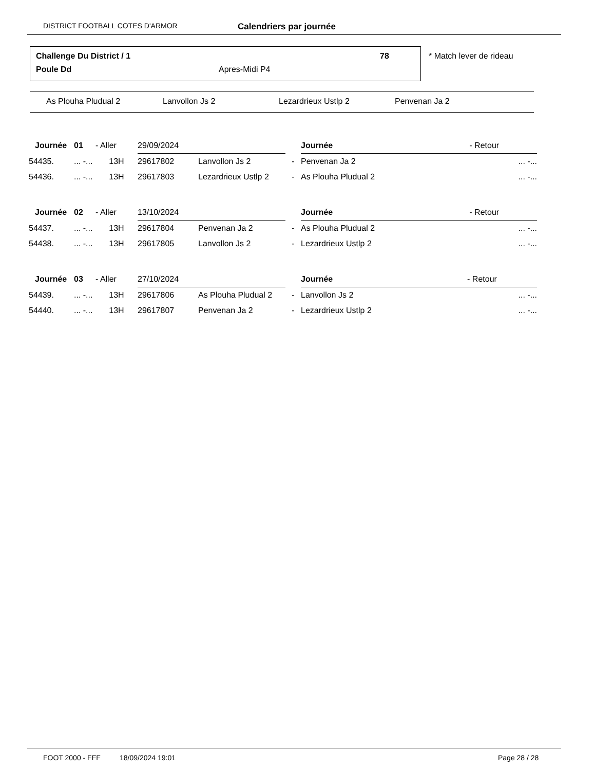DISTRICT FOOTBALL COTES D'ARMOR Calendriers par journée
Challenge Du District / 1 78
Poule Dd Apres-Midi P4
* Match lever de rideau
As Plouha Pludual 2 Lanvollon Js 2 Lezardrieux Ustlp 2 Penvenan Ja 2
| Journée | 01 | - Aller | 29/09/2024 | | | Journée | - Retour | |
| 54435. | ... -... | 13H | 29617802 | Lanvollon Js 2 | - | Penvenan Ja 2 | | ... -... |
| 54436. | ... -... | 13H | 29617803 | Lezardrieux Ustlp 2 | - | As Plouha Pludual 2 | | ... -... |
| Journée | 02 | - Aller | 13/10/2024 | | | Journée | - Retour | |
| 54437. | ... -... | 13H | 29617804 | Penvenan Ja 2 | - | As Plouha Pludual 2 | | ... -... |
| 54438. | ... -... | 13H | 29617805 | Lanvollon Js 2 | - | Lezardrieux Ustlp 2 | | ... -... |
| Journée | 03 | - Aller | 27/10/2024 | | | Journée | - Retour | |
| 54439. | ... -... | 13H | 29617806 | As Plouha Pludual 2 | - | Lanvollon Js 2 | | ... -... |
| 54440. | ... -... | 13H | 29617807 | Penvenan Ja 2 | - | Lezardrieux Ustlp 2 | | ... -... |
FOOT 2000 - FFF 18/09/2024 19:01 Page 28 / 28